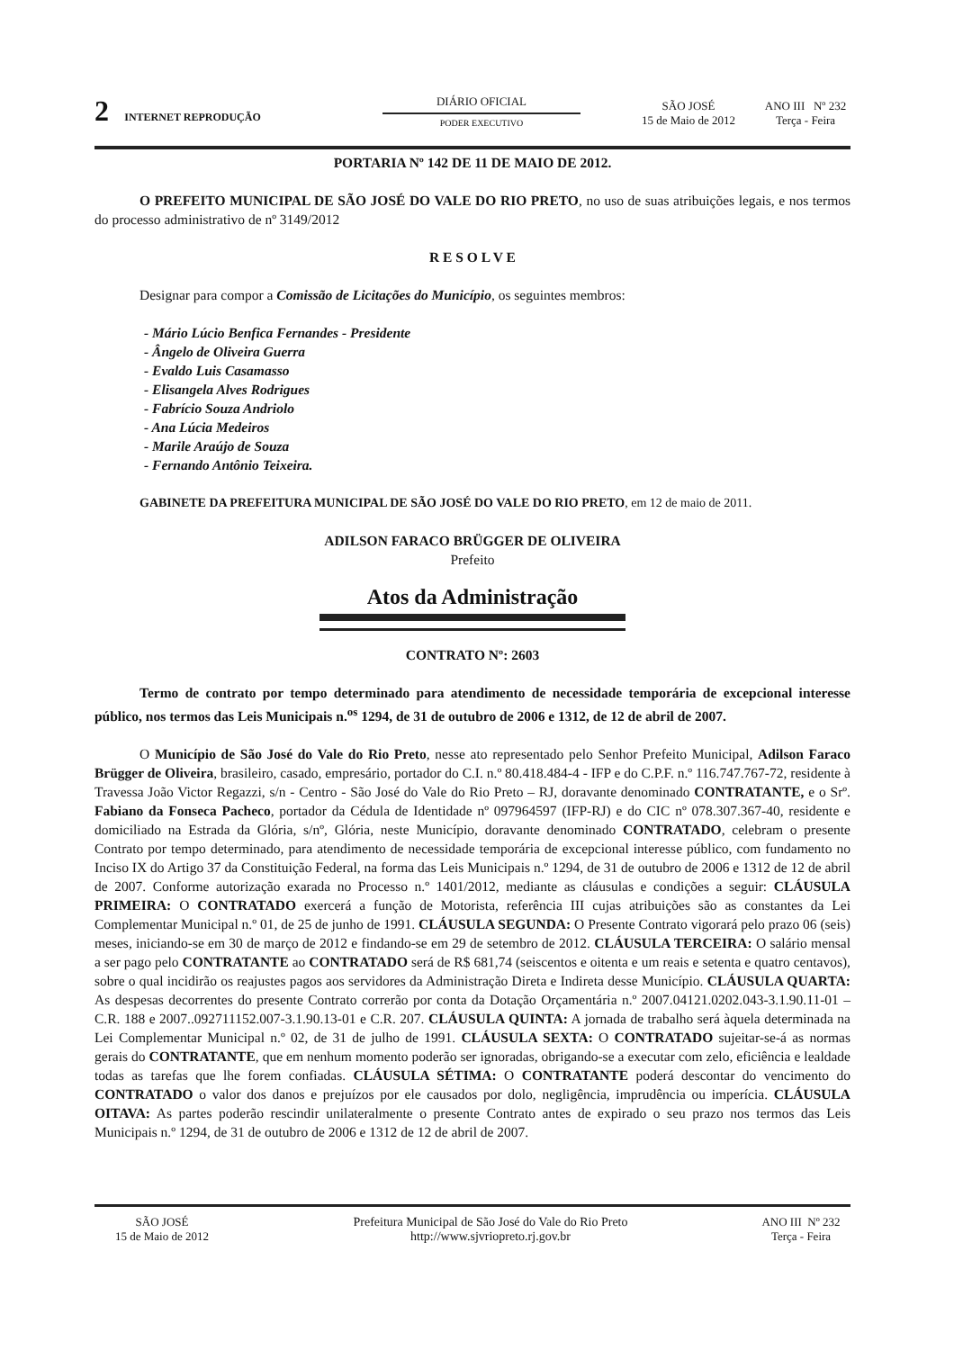2 INTERNET REPRODUÇÃO
DIÁRIO OFICIAL
PODER EXECUTIVO
SÃO JOSÉ
15 de Maio de 2012
ANO III Nº 232
Terça - Feira
PORTARIA Nº 142 DE 11 DE MAIO DE 2012.
O PREFEITO MUNICIPAL DE SÃO JOSÉ DO VALE DO RIO PRETO, no uso de suas atribuições legais, e nos termos do processo administrativo de nº 3149/2012
R E S O L V E
Designar para compor a Comissão de Licitações do Município, os seguintes membros:
- Mário Lúcio Benfica Fernandes - Presidente
- Ângelo de Oliveira Guerra
- Evaldo Luis Casamasso
- Elisangela Alves Rodrigues
- Fabrício Souza Andriolo
- Ana Lúcia Medeiros
- Marile Araújo de Souza
- Fernando Antônio Teixeira.
GABINETE DA PREFEITURA MUNICIPAL DE SÃO JOSÉ DO VALE DO RIO PRETO, em 12 de maio de 2011.
ADILSON FARACO BRÜGGER DE OLIVEIRA
Prefeito
Atos da Administração
CONTRATO Nº: 2603
Termo de contrato por tempo determinado para atendimento de necessidade temporária de excepcional interesse público, nos termos das Leis Municipais n.<sup>os</sup> 1294, de 31 de outubro de 2006 e 1312, de 12 de abril de 2007.
O Município de São José do Vale do Rio Preto, nesse ato representado pelo Senhor Prefeito Municipal, Adilson Faraco Brügger de Oliveira, brasileiro, casado, empresário, portador do C.I. n.º 80.418.484-4 - IFP e do C.P.F. n.º 116.747.767-72, residente à Travessa João Victor Regazzi, s/n - Centro - São José do Vale do Rio Preto – RJ, doravante denominado CONTRATANTE, e o Srº. Fabiano da Fonseca Pacheco, portador da Cédula de Identidade nº 097964597 (IFP-RJ) e do CIC nº 078.307.367-40, residente e domiciliado na Estrada da Glória, s/nº, Glória, neste Município, doravante denominado CONTRATADO, celebram o presente Contrato por tempo determinado, para atendimento de necessidade temporária de excepcional interesse público, com fundamento no Inciso IX do Artigo 37 da Constituição Federal, na forma das Leis Municipais n.º 1294, de 31 de outubro de 2006 e 1312 de 12 de abril de 2007. Conforme autorização exarada no Processo n.º 1401/2012, mediante as cláusulas e condições a seguir: CLÁUSULA PRIMEIRA: O CONTRATADO exercerá a função de Motorista, referência III cujas atribuições são as constantes da Lei Complementar Municipal n.º 01, de 25 de junho de 1991. CLÁUSULA SEGUNDA: O Presente Contrato vigorará pelo prazo 06 (seis) meses, iniciando-se em 30 de março de 2012 e findando-se em 29 de setembro de 2012. CLÁUSULA TERCEIRA: O salário mensal a ser pago pelo CONTRATANTE ao CONTRATADO será de R$ 681,74 (seiscentos e oitenta e um reais e setenta e quatro centavos), sobre o qual incidirão os reajustes pagos aos servidores da Administração Direta e Indireta desse Município. CLÁUSULA QUARTA: As despesas decorrentes do presente Contrato correrão por conta da Dotação Orçamentária n.º 2007.04121.0202.043-3.1.90.11-01 – C.R. 188 e 2007..092711152.007-3.1.90.13-01 e C.R. 207. CLÁUSULA QUINTA: A jornada de trabalho será àquela determinada na Lei Complementar Municipal n.º 02, de 31 de julho de 1991. CLÁUSULA SEXTA: O CONTRATADO sujeitar-se-á as normas gerais do CONTRATANTE, que em nenhum momento poderão ser ignoradas, obrigando-se a executar com zelo, eficiência e lealdade todas as tarefas que lhe forem confiadas. CLÁUSULA SÉTIMA: O CONTRATANTE poderá descontar do vencimento do CONTRATADO o valor dos danos e prejuízos por ele causados por dolo, negligência, imprudência ou imperícia. CLÁUSULA OITAVA: As partes poderão rescindir unilateralmente o presente Contrato antes de expirado o seu prazo nos termos das Leis Municipais n.º 1294, de 31 de outubro de 2006 e 1312 de 12 de abril de 2007.
SÃO JOSÉ
15 de Maio de 2012
Prefeitura Municipal de São José do Vale do Rio Preto
http://www.sjvriopreto.rj.gov.br
ANO III Nº 232
Terça - Feira